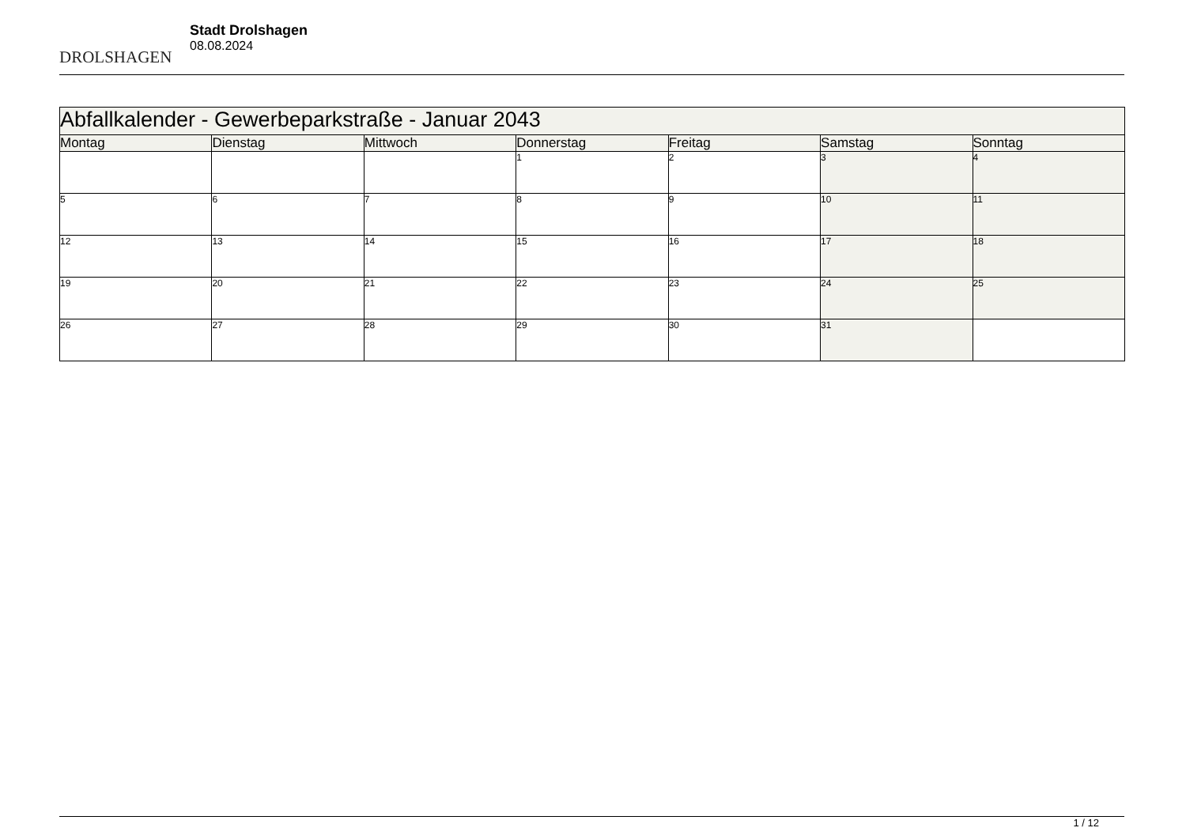DROLSHAGEN
Stadt Drolshagen
08.08.2024
| Abfallkalender - Gewerbeparkstraße - Januar 2043 | | | | | | |
| --- | --- | --- | --- | --- | --- | --- |
| Montag | Dienstag | Mittwoch | Donnerstag | Freitag | Samstag | Sonntag |
| | | | 1 | 2 | 3 | 4 |
| 5 | 6 | 7 | 8 | 9 | 10 | 11 |
| 12 | 13 | 14 | 15 | 16 | 17 | 18 |
| 19 | 20 | 21 | 22 | 23 | 24 | 25 |
| 26 | 27 | 28 | 29 | 30 | 31 | |
1 / 12